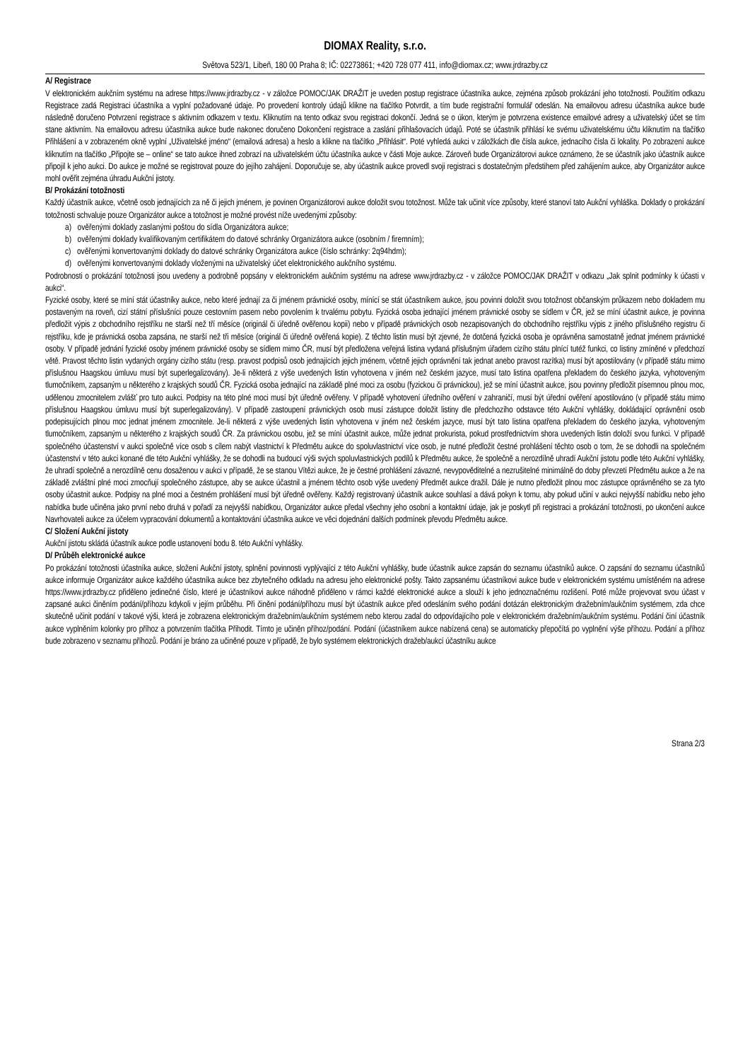DIOMAX Reality, s.r.o.
Světova 523/1, Libeň, 180 00 Praha 8; IČ: 02273861; +420 728 077 411, info@diomax.cz; www.jrdrazby.cz
A/ Registrace
V elektronickém aukčním systému na adrese https://www.jrdrazby.cz - v záložce POMOC/JAK DRAŽIT je uveden postup registrace účastníka aukce, zejména způsob prokázání jeho totožnosti. Použitím odkazu Registrace zadá Registraci účastníka a vyplní požadované údaje. Po provedení kontroly údajů klikne na tlačítko Potvrdit, a tím bude registrační formulář odeslán. Na emailovou adresu účastníka aukce bude následně doručeno Potvrzení registrace s aktivním odkazem v textu. Kliknutím na tento odkaz svou registraci dokončí. Jedná se o úkon, kterým je potvrzena existence emailové adresy a uživatelský účet se tím stane aktivním. Na emailovou adresu účastníka aukce bude nakonec doručeno Dokončení registrace a zaslání přihlašovacích údajů. Poté se účastník přihlásí ke svému uživatelskému účtu kliknutím na tlačítko Přihlášení a v zobrazeném okně vyplní „Uživatelské jméno“ (emailová adresa) a heslo a klikne na tlačítko „Přihlásit“. Poté vyhledá aukci v záložkách dle čísla aukce, jednacího čísla či lokality. Po zobrazení aukce kliknutím na tlačítko „Připojte se – online“ se tato aukce ihned zobrazí na uživatelském účtu účastníka aukce v části Moje aukce. Zároveň bude Organizátorovi aukce oznámeno, že se účastník jako účastník aukce připojil k jeho aukci. Do aukce je možné se registrovat pouze do jejího zahájení. Doporučuje se, aby účastník aukce provedl svoji registraci s dostatečným předstihem před zahájením aukce, aby Organizátor aukce mohl ověřit zejména úhradu Aukční jistoty.
B/ Prokázání totožnosti
Každý účastník aukce, včetně osob jednajících za ně či jejich jménem, je povinen Organizátorovi aukce doložit svou totožnost. Může tak učinit více způsoby, které stanoví tato Aukční vyhláška. Doklady o prokázání totožnosti schvaluje pouze Organizátor aukce a totožnost je možné provést níže uvedenými způsoby:
a) ověřenými doklady zaslanými poštou do sídla Organizátora aukce;
b) ověřenými doklady kvalifikovaným certifikátem do datové schránky Organizátora aukce (osobním / firemním);
c) ověřenými konvertovanými doklady do datové schránky Organizátora aukce (číslo schránky: 2q94hdm);
d) ověřenými konvertovanými doklady vloženými na uživatelský účet elektronického aukčního systému.
Podrobnosti o prokázání totožnosti jsou uvedeny a podrobně popsány v elektronickém aukčním systému na adrese www.jrdrazby.cz - v záložce POMOC/JAK DRAŽIT v odkazu „Jak splnit podmínky k účasti v aukci“.
Fyzické osoby, které se míní stát účastníky aukce, nebo které jednají za či jménem právnické osoby, mínící se stát účastníkem aukce, jsou povinni doložit svou totožnost občanským průkazem nebo dokladem mu postaveným na roveň, cizí státní příslušníci pouze cestovním pasem nebo povolením k trvalému pobytu. Fyzická osoba jednající jménem právnické osoby se sídlem v ČR, jež se míní účastnit aukce, je povinna předložit výpis z obchodního rejstříku ne starší než tří měsíce (originál či úředně ověřenou kopii) nebo v případě právnických osob nezapisovaných do obchodního rejstříku výpis z jiného příslušného registru či rejstříku, kde je právnická osoba zapsána, ne starší než tři měsíce (originál či úředně ověřená kopie). Z těchto listin musí být zjevné, že dotčená fyzická osoba je oprávněna samostatně jednat jménem právnické osoby. V případě jednání fyzické osoby jménem právnické osoby se sídlem mimo ČR, musí být předložena veřejná listina vydaná příslušným úřadem cizího státu plnící tutéž funkci, co listiny zmíněné v předchozí větě. Pravost těchto listin vydaných orgány cizího státu (resp. pravost podpisů osob jednajících jejich jménem, včetně jejich oprávnění tak jednat anebo pravost razítka) musí být apostilovány (v případě státu mimo příslušnou Haagskou úmluvu musí být superlegalizovány). Je-li některá z výše uvedených listin vyhotovena v jiném než českém jazyce, musí tato listina opatřena překladem do českého jazyka, vyhotoveným tlumočníkem, zapsaným u některého z krajských soudů ČR. Fyzická osoba jednající na základě plné moci za osobu (fyzickou či právnickou), jež se míní účastnit aukce, jsou povinny předložit písemnou plnou moc, udělenou zmocnitelem zvlášť pro tuto aukci. Podpisy na této plné moci musí být úředně ověřeny. V případě vyhotovení úředního ověření v zahraničí, musí být úřední ověření apostilováno (v případě státu mimo příslušnou Haagskou úmluvu musí být superlegalizovány). V případě zastoupení právnických osob musí zástupce doložit listiny dle předchozího odstavce této Aukční vyhlášky, dokládající oprávnění osob podepisujících plnou moc jednat jménem zmocnitele. Je-li některá z výše uvedených listin vyhotovena v jiném než českém jazyce, musí být tato listina opatřena překladem do českého jazyka, vyhotoveným tlumočníkem, zapsaným u některého z krajských soudů ČR. Za právnickou osobu, jež se míní účastnit aukce, může jednat prokurista, pokud prostřednictvím shora uvedených listin doloží svou funkci. V případě společného účastenství v aukci společně více osob s cílem nabýt vlastnictví k Předmětu aukce do spoluvlastnictví více osob, je nutné předložit čestné prohlášení těchto osob o tom, že se dohodli na společném účastenství v této aukci konané dle této Aukční vyhlášky, že se dohodli na budoucí výši svých spoluvlastnických podílů k Předmětu aukce, že společně a nerozdílně uhradí Aukční jistotu podle této Aukční vyhlášky, že uhradí společně a nerozdílně cenu dosaženou v aukci v případě, že se stanou Vítězi aukce, že je čestné prohlášení závazné, nevypověditelné a nezrušitelné minimálně do doby převzetí Předmětu aukce a že na základě zvláštní plné moci zmocňují společného zástupce, aby se aukce účastnil a jménem těchto osob výše uvedený Předmět aukce dražil. Dále je nutno předložit plnou moc zástupce oprávněného se za tyto osoby účastnit aukce. Podpisy na plné moci a čestném prohlášení musí být úředně ověřeny. Každý registrovaný účastník aukce souhlasí a dává pokyn k tomu, aby pokud učiní v aukci nejvyšší nabídku nebo jeho nabídka bude učiněna jako první nebo druhá v pořadí za nejvyšší nabídkou, Organizátor aukce předal všechny jeho osobní a kontaktní údaje, jak je poskytl při registraci a prokázání totožnosti, po ukončení aukce Navrhovateli aukce za účelem vypracování dokumentů a kontaktování účastníka aukce ve věci dojednání dalších podmínek převodu Předmětu aukce.
C/ Složení Aukční jistoty
Aukční jistotu skládá účastník aukce podle ustanovení bodu 8. této Aukční vyhlášky.
D/ Průběh elektronické aukce
Po prokázání totožnosti účastníka aukce, složení Aukční jistoty, splnění povinnosti vyplývající z této Aukční vyhlášky, bude účastník aukce zapsán do seznamu účastníků aukce. O zapsání do seznamu účastníků aukce informuje Organizátor aukce každého účastníka aukce bez zbytečného odkladu na adresu jeho elektronické pošty. Takto zapsanému účastníkovi aukce bude v elektronickém systému umístěném na adrese https://www.jrdrazby.cz přiděleno jedinečné číslo, které je účastníkovi aukce náhodně přiděleno v rámci každé elektronické aukce a slouží k jeho jednoznačnému rozlišení. Poté může projevovat svou účast v zapsané aukci činěním podání/příhozu kdykoli v jejím průběhu. Při činění podání/příhozu musí být účastník aukce před odesláním svého podání dotázán elektronickým dražebním/aukčním systémem, zda chce skutečně učinit podání v takové výši, která je zobrazena elektronickým dražebním/aukčním systémem nebo kterou zadal do odpovídajícího pole v elektronickém dražebním/aukčním systému. Podání činí účastník aukce vyplněním kolonky pro příhoz a potvrzením tlačítka Přihodit. Tímto je učiněn příhoz/podání. Podání (účastníkem aukce nabízená cena) se automaticky přepočítá po vyplnění výše příhozu. Podání a příhoz bude zobrazeno v seznamu příhozů. Podání je bráno za učiněné pouze v případě, že bylo systémem elektronických dražeb/aukcí účastníku aukce
Strana 2/3